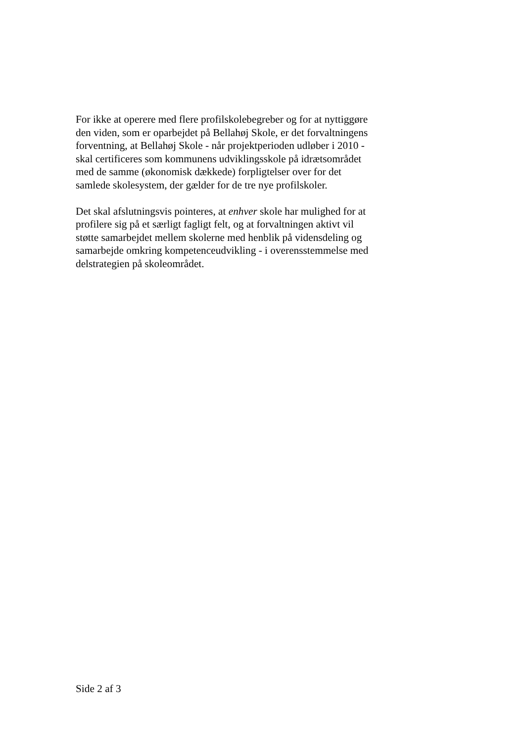For ikke at operere med flere profilskolebegreber og for at nyttiggøre
den viden, som er oparbejdet på Bellahøj Skole, er det forvaltningens
forventning, at Bellahøj Skole - når projektperioden udløber i 2010 -
skal certificeres som kommunens udviklingsskole på idrætsområdet
med de samme (økonomisk dækkede) forpligtelser over for det
samlede skolesystem, der gælder for de tre nye profilskoler.
Det skal afslutningsvis pointeres, at enhver skole har mulighed for at
profilere sig på et særligt fagligt felt, og at forvaltningen aktivt vil
støtte samarbejdet mellem skolerne med henblik på vidensdeling og
samarbejde omkring kompetenceudvikling - i overensstemmelse med
delstrategien på skoleområdet.
Side 2 af 3